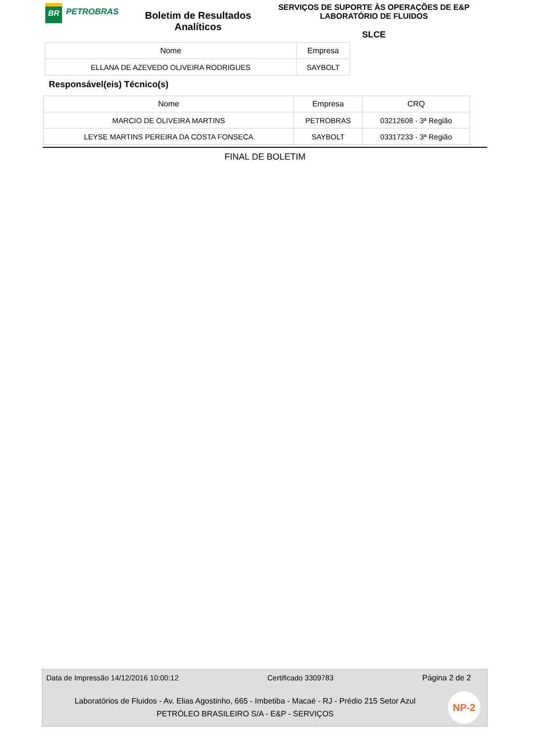BR
PETROBRAS
Boletim de Resultados Analíticos
SERVIÇOS DE SUPORTE ÀS OPERAÇÕES DE E&P
LABORATÓRIO DE FLUIDOS
SLCE
| Nome | Empresa |
| --- | --- |
| ELLANA DE AZEVEDO OLIVEIRA RODRIGUES | SAYBOLT |
Responsável(eis) Técnico(s)
| Nome | Empresa | CRQ |
| --- | --- | --- |
| MARCIO DE OLIVEIRA MARTINS | PETROBRAS | 03212608 - 3ª Região |
| LEYSE MARTINS PEREIRA DA COSTA FONSECA | SAYBOLT | 03317233 - 3ª Região |
FINAL DE BOLETIM
Data de Impressão 14/12/2016 10:00:12 Certificado 3309783 Página 2 de 2
Laboratórios de Fluidos - Av. Elias Agostinho, 665 - Imbetiba - Macaé - RJ - Prédio 215 Setor Azul
PETRÓLEO BRASILEIRO S/A - E&P - SERVIÇOS
NP-2